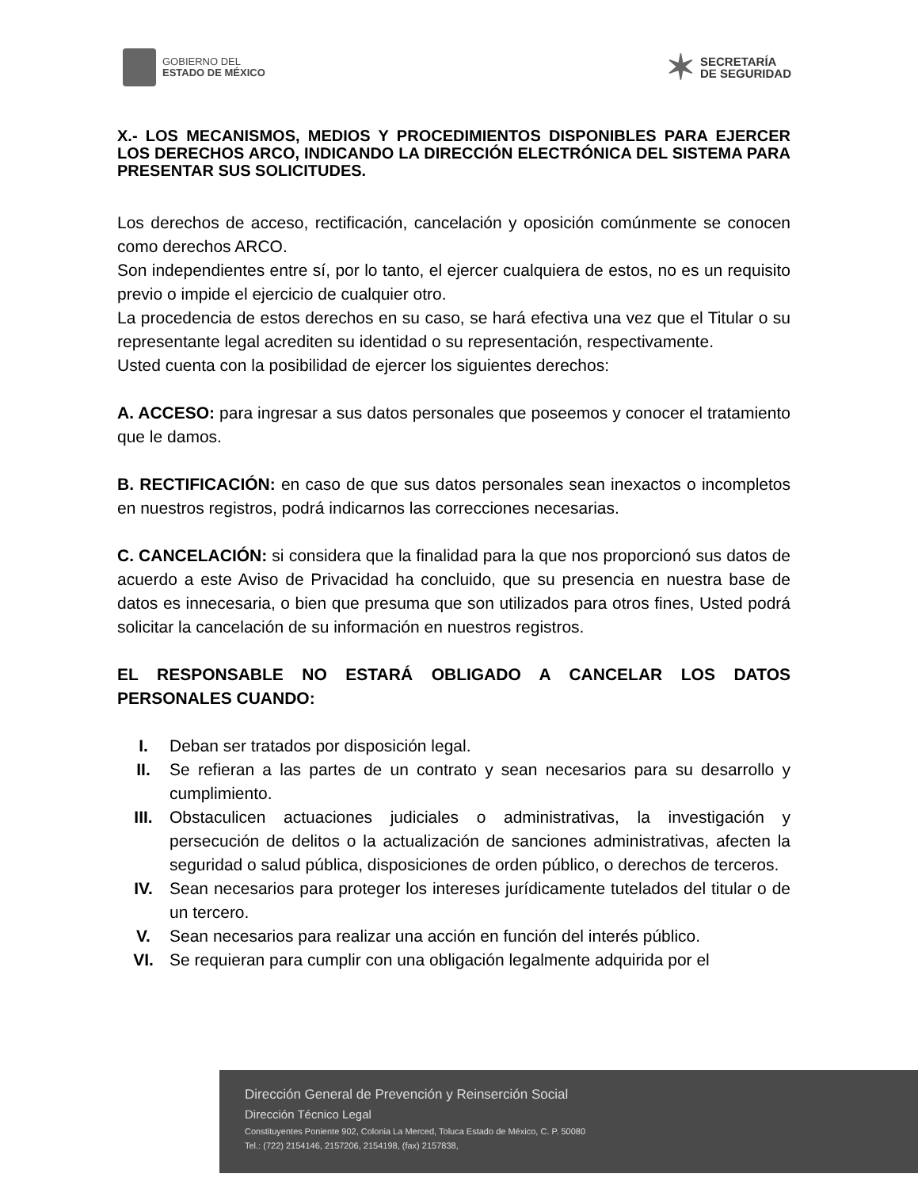GOBIERNO DEL
ESTADO DE MÉXICO
✶
SECRETARÍA
DE SEGURIDAD
X.- LOS MECANISMOS, MEDIOS Y PROCEDIMIENTOS DISPONIBLES PARA EJERCER LOS DERECHOS ARCO, INDICANDO LA DIRECCIÓN ELECTRÓNICA DEL SISTEMA PARA PRESENTAR SUS SOLICITUDES.
Los derechos de acceso, rectificación, cancelación y oposición comúnmente se conocen como derechos ARCO.
Son independientes entre sí, por lo tanto, el ejercer cualquiera de estos, no es un requisito previo o impide el ejercicio de cualquier otro.
La procedencia de estos derechos en su caso, se hará efectiva una vez que el Titular o su representante legal acrediten su identidad o su representación, respectivamente.
Usted cuenta con la posibilidad de ejercer los siguientes derechos:
A. ACCESO: para ingresar a sus datos personales que poseemos y conocer el tratamiento que le damos.
B. RECTIFICACIÓN: en caso de que sus datos personales sean inexactos o incompletos en nuestros registros, podrá indicarnos las correcciones necesarias.
C. CANCELACIÓN: si considera que la finalidad para la que nos proporcionó sus datos de acuerdo a este Aviso de Privacidad ha concluido, que su presencia en nuestra base de datos es innecesaria, o bien que presuma que son utilizados para otros fines, Usted podrá solicitar la cancelación de su información en nuestros registros.
EL RESPONSABLE NO ESTARÁ OBLIGADO A CANCELAR LOS DATOS PERSONALES CUANDO:
I. Deban ser tratados por disposición legal.
II. Se refieran a las partes de un contrato y sean necesarios para su desarrollo y cumplimiento.
III. Obstaculicen actuaciones judiciales o administrativas, la investigación y persecución de delitos o la actualización de sanciones administrativas, afecten la seguridad o salud pública, disposiciones de orden público, o derechos de terceros.
IV. Sean necesarios para proteger los intereses jurídicamente tutelados del titular o de un tercero.
V. Sean necesarios para realizar una acción en función del interés público.
VI. Se requieran para cumplir con una obligación legalmente adquirida por el
Dirección General de Prevención y Reinserción Social
Dirección Técnico Legal
Constituyentes Poniente 902, Colonia La Merced, Toluca Estado de México, C. P. 50080
Tel.: (722) 2154146, 2157206, 2154198, (fax) 2157838,